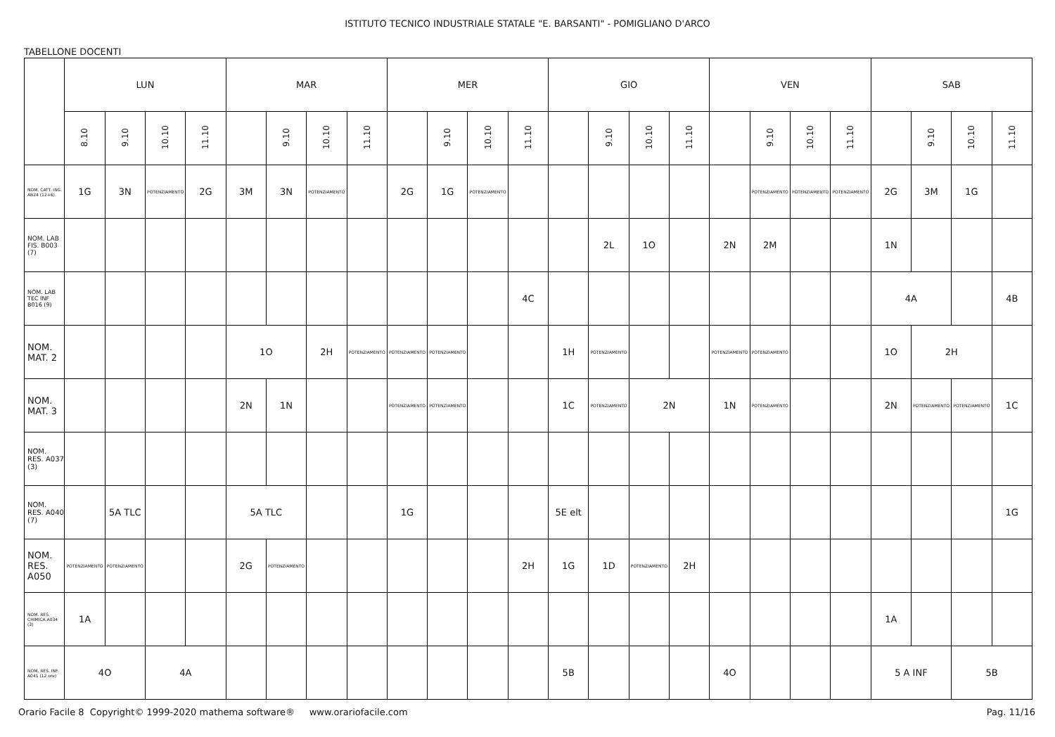ISTITUTO TECNICO INDUSTRIALE STATALE "E. BARSANTI" - POMIGLIANO D'ARCO
TABELLONE DOCENTI
| | LUN | | | | MAR | | | | MER | | | | GIO | | | | VEN | | | | SAB | | | |
| --- | --- | --- | --- | --- | --- | --- | --- | --- | --- | --- | --- | --- | --- | --- | --- | --- | --- | --- | --- | --- | --- | --- | --- | --- |
| | 8.10 | 9.10 | 10.10 | 11.10 | | 9.10 | 10.10 | 11.10 | | 9.10 | 10.10 | 11.10 | | 9.10 | 10.10 | 11.10 | | 9.10 | 10.10 | 11.10 | | 9.10 | 10.10 | 11.10 |
| NOM. CATT. ING. AB24 (12+6) | 1G | 3N | POTENZIAMENTO | 2G | 3M | 3N | POTENZIAMENTO | | 2G | 1G | POTENZIAMENTO | | | | | | | POTENZIAMENTO | POTENZIAMENTO | POTENZIAMENTO | 2G | 3M | 1G | |
| NOM. LAB FIS. B003 (7) | | | | | | | | | | | | | | 2L | 1O | | 2N | 2M | | | 1N | | | |
| NOM. LAB TEC INF B016 (9) | | | | | | | | | | | | 4C | | | | | | | | | 4A | | | 4B |
| NOM. MAT. 2 | | | | | 1O | | 2H | POTENZIAMENTO | POTENZIAMENTO | POTENZIAMENTO | | | 1H | POTENZIAMENTO | | | POTENZIAMENTO | POTENZIAMENTO | | | 1O | 2H | | |
| NOM. MAT. 3 | | | | | 2N | 1N | | | POTENZIAMENTO | POTENZIAMENTO | | | 1C | POTENZIAMENTO | 2N | | 1N | POTENZIAMENTO | | | 2N | POTENZIAMENTO | POTENZIAMENTO | 1C |
| NOM. RES. A037 (3) | | | | | | | | | | | | | | | | | | | | | | | | |
| NOM. RES. A040 (7) | | 5A TLC | | | 5A TLC | | | | 1G | | | | 5E elt | | | | | | | | | | | 1G |
| NOM. RES. A050 | POTENZIAMENTO | POTENZIAMENTO | | | 2G | POTENZIAMENTO | | | | | | 2H | 1G | 1D | POTENZIAMENTO | 2H | | | | | | | | |
| NOM. RES. CHIMICA A034 (3) | 1A | | | | | | | | | | | | | | | | | | | | 1A | | | |
| NOM. RES. INF. A041 (12 ore) | 4O | | 4A | | | | | | | | | | 5B | | | | 4O | | | | 5 A INF | | 5B | |
Orario Facile 8 Copyright© 1999-2020 mathema software® www.orariofacile.com Pag. 11/16